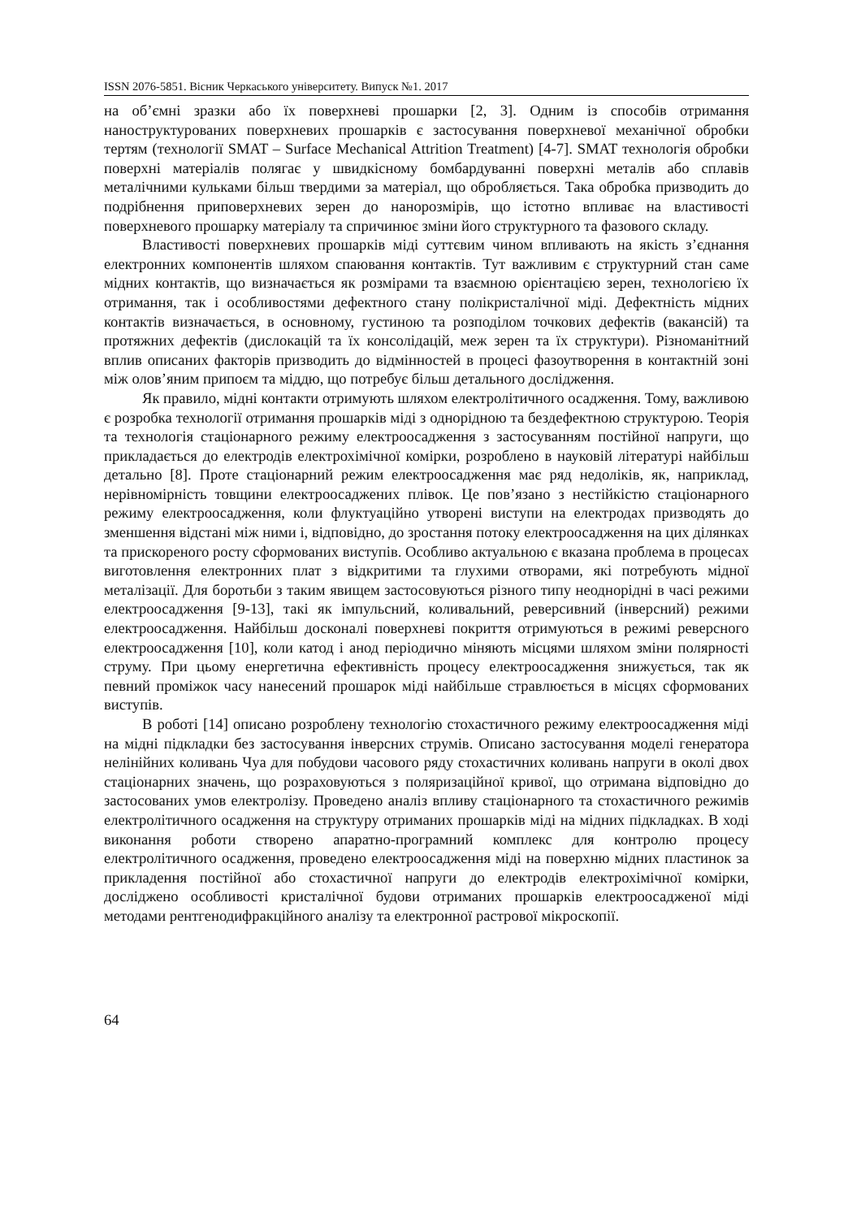ISSN 2076-5851. Вісник Черкаського університету. Випуск №1. 2017
на об’ємні зразки або їх поверхневі прошарки [2, 3]. Одним із способів отримання наноструктурованих поверхневих прошарків є застосування поверхневої механічної обробки тертям (технології SMAT – Surface Mechanical Attrition Treatment) [4-7]. SMAT технологія обробки поверхні матеріалів полягає у швидкісному бомбардуванні поверхні металів або сплавів металічними кульками більш твердими за матеріал, що обробляється. Така обробка призводить до подрібнення приповерхневих зерен до нанорозмірів, що істотно впливає на властивості поверхневого прошарку матеріалу та спричинює зміни його структурного та фазового складу.
Властивості поверхневих прошарків міді суттєвим чином впливають на якість з’єднання електронних компонентів шляхом спаювання контактів. Тут важливим є структурний стан саме мідних контактів, що визначається як розмірами та взаємною орієнтацією зерен, технологією їх отримання, так і особливостями дефектного стану полікристалічної міді. Дефектність мідних контактів визначається, в основному, густиною та розподілом точкових дефектів (вакансій) та протяжних дефектів (дислокацій та їх консолідацій, меж зерен та їх структури). Різноманітний вплив описаних факторів призводить до відмінностей в процесі фазоутворення в контактній зоні між олов’яним припоєм та міддю, що потребує більш детального дослідження.
Як правило, мідні контакти отримують шляхом електролітичного осадження. Тому, важливою є розробка технології отримання прошарків міді з однорідною та бездефектною структурою. Теорія та технологія стаціонарного режиму електроосадження з застосуванням постійної напруги, що прикладається до електродів електрохімічної комірки, розроблено в науковій літературі найбільш детально [8]. Проте стаціонарний режим електроосадження має ряд недоліків, як, наприклад, нерівномірність товщини електроосаджених плівок. Це пов’язано з нестійкістю стаціонарного режиму електроосадження, коли флуктуаційно утворені виступи на електродах призводять до зменшення відстані між ними і, відповідно, до зростання потоку електроосадження на цих ділянках та прискореного росту сформованих виступів. Особливо актуальною є вказана проблема в процесах виготовлення електронних плат з відкритими та глухими отворами, які потребують мідної металізації. Для боротьби з таким явищем застосовуються різного типу неоднорідні в часі режими електроосадження [9-13], такі як імпульсний, коливальний, реверсивний (інверсний) режими електроосадження. Найбільш досконалі поверхневі покриття отримуються в режимі реверсного електроосадження [10], коли катод і анод періодично міняють місцями шляхом зміни полярності струму. При цьому енергетична ефективність процесу електроосадження знижується, так як певний проміжок часу нанесений прошарок міді найбільше стравлюється в місцях сформованих виступів.
В роботі [14] описано розроблену технологію стохастичного режиму електроосадження міді на мідні підкладки без застосування інверсних струмів. Описано застосування моделі генератора нелінійних коливань Чуа для побудови часового ряду стохастичних коливань напруги в околі двох стаціонарних значень, що розраховуються з поляризаційної кривої, що отримана відповідно до застосованих умов електролізу. Проведено аналіз впливу стаціонарного та стохастичного режимів електролітичного осадження на структуру отриманих прошарків міді на мідних підкладках. В ході виконання роботи створено апаратно-програмний комплекс для контролю процесу електролітичного осадження, проведено електроосадження міді на поверхню мідних пластинок за прикладення постійної або стохастичної напруги до електродів електрохімічної комірки, досліджено особливості кристалічної будови отриманих прошарків електроосадженої міді методами рентгенодифракційного аналізу та електронної растрової мікроскопії.
64